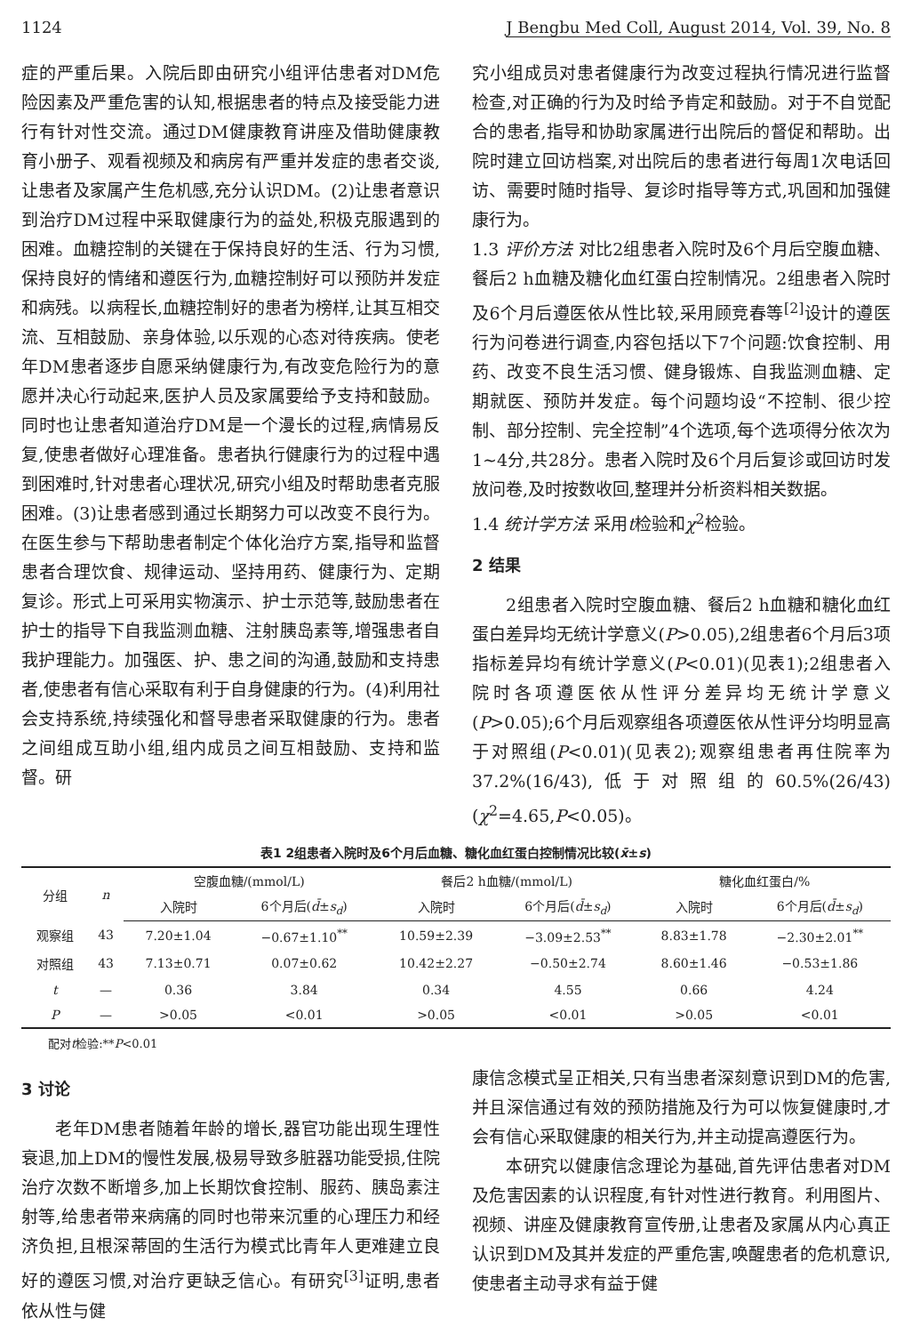1124 J Bengbu Med Coll, August 2014, Vol. 39, No. 8
症的严重后果。入院后即由研究小组评估患者对DM危险因素及严重危害的认知,根据患者的特点及接受能力进行有针对性交流。通过DM健康教育讲座及借助健康教育小册子、观看视频及和病房有严重并发症的患者交谈,让患者及家属产生危机感,充分认识DM。(2)让患者意识到治疗DM过程中采取健康行为的益处,积极克服遇到的困难。血糖控制的关键在于保持良好的生活、行为习惯,保持良好的情绪和遵医行为,血糖控制好可以预防并发症和病残。以病程长,血糖控制好的患者为榜样,让其互相交流、互相鼓励、亲身体验,以乐观的心态对待疾病。使老年DM患者逐步自愿采纳健康行为,有改变危险行为的意愿并决心行动起来,医护人员及家属要给予支持和鼓励。同时也让患者知道治疗DM是一个漫长的过程,病情易反复,使患者做好心理准备。患者执行健康行为的过程中遇到困难时,针对患者心理状况,研究小组及时帮助患者克服困难。(3)让患者感到通过长期努力可以改变不良行为。在医生参与下帮助患者制定个体化治疗方案,指导和监督患者合理饮食、规律运动、坚持用药、健康行为、定期复诊。形式上可采用实物演示、护士示范等,鼓励患者在护士的指导下自我监测血糖、注射胰岛素等,增强患者自我护理能力。加强医、护、患之间的沟通,鼓励和支持患者,使患者有信心采取有利于自身健康的行为。(4)利用社会支持系统,持续强化和督导患者采取健康的行为。患者之间组成互助小组,组内成员之间互相鼓励、支持和监督。研
究小组成员对患者健康行为改变过程执行情况进行监督检查,对正确的行为及时给予肯定和鼓励。对于不自觉配合的患者,指导和协助家属进行出院后的督促和帮助。出院时建立回访档案,对出院后的患者进行每周1次电话回访、需要时随时指导、复诊时指导等方式,巩固和加强健康行为。
1.3 评价方法 对比2组患者入院时及6个月后空腹血糖、餐后2 h血糖及糖化血红蛋白控制情况。2组患者入院时及6个月后遵医依从性比较,采用顾竞春等<sup>[2]</sup>设计的遵医行为问卷进行调查,内容包括以下7个问题:饮食控制、用药、改变不良生活习惯、健身锻炼、自我监测血糖、定期就医、预防并发症。每个问题均设“不控制、很少控制、部分控制、完全控制”4个选项,每个选项得分依次为1~4分,共28分。患者入院时及6个月后复诊或回访时发放问卷,及时按数收回,整理并分析资料相关数据。
1.4 统计学方法 采用t检验和χ<sup>2</sup>检验。
2 结果
2组患者入院时空腹血糖、餐后2 h血糖和糖化血红蛋白差异均无统计学意义(P>0.05),2组患者6个月后3项指标差异均有统计学意义(P<0.01)(见表1);2组患者入院时各项遵医依从性评分差异均无统计学意义(P>0.05);6个月后观察组各项遵医依从性评分均明显高于对照组(P<0.01)(见表2);观察组患者再住院率为37.2%(16/43),低于对照组的60.5%(26/43)(χ<sup>2</sup>=4.65,P<0.05)。
表1 2组患者入院时及6个月后血糖、糖化血红蛋白控制情况比较(x̄±s)
| 分组 | n | 空腹血糖/(mmol/L) | | 餐后2 h血糖/(mmol/L) | | 糖化血红蛋白/% | |
| --- | --- | --- | --- | --- | --- | --- | --- |
| | | 入院时 | 6个月后( d̄ ± s<sub>d</sub> ) | 入院时 | 6个月后( d̄ ± s<sub>d</sub> ) | 入院时 | 6个月后( d̄ ± s<sub>d</sub> ) |
| 观察组 | 43 | 7.20±1.04 | −0.67±1.10<sup>**</sup> | 10.59±2.39 | −3.09±2.53<sup>**</sup> | 8.83±1.78 | −2.30±2.01<sup>**</sup> |
| 对照组 | 43 | 7.13±0.71 | 0.07±0.62 | 10.42±2.27 | −0.50±2.74 | 8.60±1.46 | −0.53±1.86 |
| t | — | 0.36 | 3.84 | 0.34 | 4.55 | 0.66 | 4.24 |
| P | — | >0.05 | <0.01 | >0.05 | <0.01 | >0.05 | <0.01 |
配对t检验:**P<0.01
3 讨论
老年DM患者随着年龄的增长,器官功能出现生理性衰退,加上DM的慢性发展,极易导致多脏器功能受损,住院治疗次数不断增多,加上长期饮食控制、服药、胰岛素注射等,给患者带来病痛的同时也带来沉重的心理压力和经济负担,且根深蒂固的生活行为模式比青年人更难建立良好的遵医习惯,对治疗更缺乏信心。有研究<sup>[3]</sup>证明,患者依从性与健
康信念模式呈正相关,只有当患者深刻意识到DM的危害,并且深信通过有效的预防措施及行为可以恢复健康时,才会有信心采取健康的相关行为,并主动提高遵医行为。
本研究以健康信念理论为基础,首先评估患者对DM及危害因素的认识程度,有针对性进行教育。利用图片、视频、讲座及健康教育宣传册,让患者及家属从内心真正认识到DM及其并发症的严重危害,唤醒患者的危机意识,使患者主动寻求有益于健